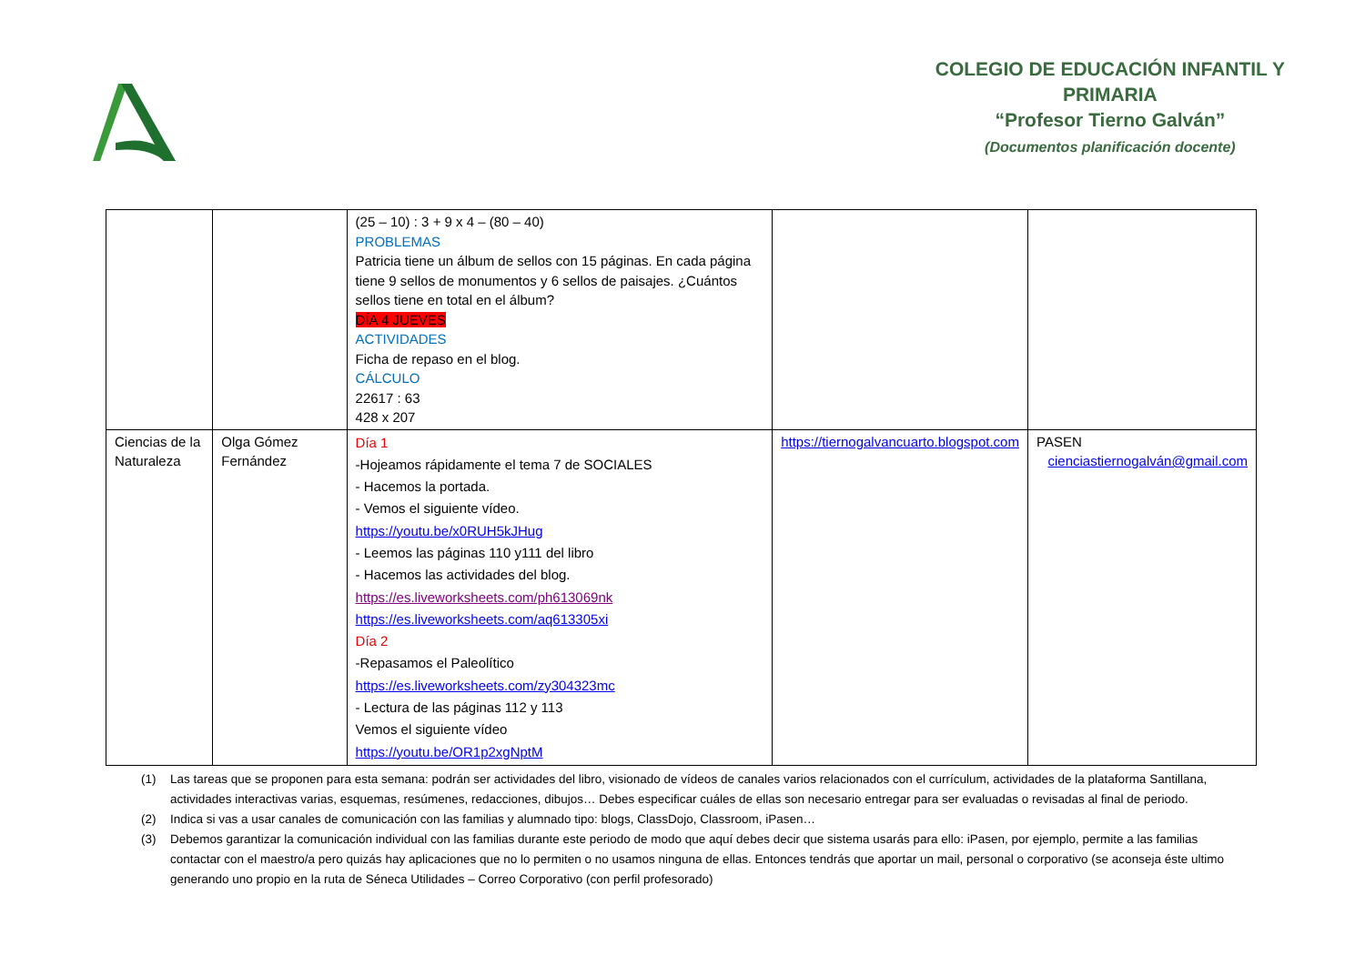COLEGIO DE EDUCACIÓN INFANTIL Y
PRIMARIA
“Profesor Tierno Galván”
(Documentos planificación docente)
| | | (25 – 10) : 3 + 9 x 4 – (80 – 40) PROBLEMAS Patricia tiene un álbum de sellos con 15 páginas. En cada página tiene 9 sellos de monumentos y 6 sellos de paisajes. ¿Cuántos sellos tiene en total en el álbum? DÍA 4 JUEVES ACTIVIDADES Ficha de repaso en el blog. CÁLCULO 22617 : 63 428 x 207 | | |
| Ciencias de la Naturaleza | Olga Gómez Fernández | Día 1 -Hojeamos rápidamente el tema 7 de SOCIALES - Hacemos la portada. - Vemos el siguiente vídeo. https://youtu.be/x0RUH5kJHug - Leemos las páginas 110 y111 del libro - Hacemos las actividades del blog. https://es.liveworksheets.com/ph613069nk https://es.liveworksheets.com/aq613305xi Día 2 -Repasamos el Paleolítico https://es.liveworksheets.com/zy304323mc - Lectura de las páginas 112 y 113 Vemos el siguiente vídeo https://youtu.be/OR1p2xgNptM | https://tiernogalvancuarto.blogspot.com | PASEN cienciastiernogalván@gmail.com |
(1) Las tareas que se proponen para esta semana: podrán ser actividades del libro, visionado de vídeos de canales varios relacionados con el currículum, actividades de la plataforma Santillana, actividades interactivas varias, esquemas, resúmenes, redacciones, dibujos… Debes especificar cuáles de ellas son necesario entregar para ser evaluadas o revisadas al final de periodo.
(2) Indica si vas a usar canales de comunicación con las familias y alumnado tipo: blogs, ClassDojo, Classroom, iPasen…
(3) Debemos garantizar la comunicación individual con las familias durante este periodo de modo que aquí debes decir que sistema usarás para ello: iPasen, por ejemplo, permite a las familias contactar con el maestro/a pero quizás hay aplicaciones que no lo permiten o no usamos ninguna de ellas. Entonces tendrás que aportar un mail, personal o corporativo (se aconseja éste ultimo generando uno propio en la ruta de Séneca Utilidades – Correo Corporativo (con perfil profesorado)